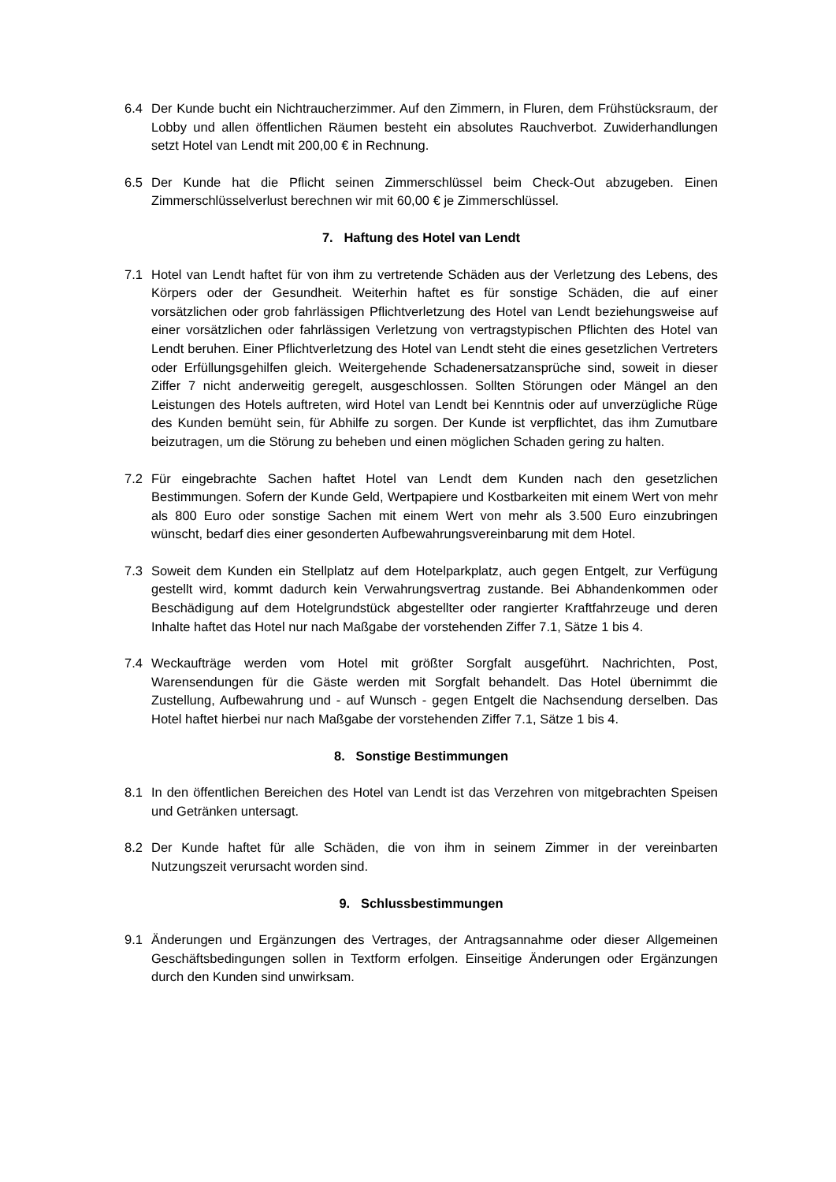6.4 Der Kunde bucht ein Nichtraucherzimmer. Auf den Zimmern, in Fluren, dem Frühstücksraum, der Lobby und allen öffentlichen Räumen besteht ein absolutes Rauchverbot. Zuwiderhandlungen setzt Hotel van Lendt mit 200,00 € in Rechnung.
6.5 Der Kunde hat die Pflicht seinen Zimmerschlüssel beim Check-Out abzugeben. Einen Zimmerschlüsselverlust berechnen wir mit 60,00 € je Zimmerschlüssel.
7. Haftung des Hotel van Lendt
7.1 Hotel van Lendt haftet für von ihm zu vertretende Schäden aus der Verletzung des Lebens, des Körpers oder der Gesundheit. Weiterhin haftet es für sonstige Schäden, die auf einer vorsätzlichen oder grob fahrlässigen Pflichtverletzung des Hotel van Lendt beziehungsweise auf einer vorsätzlichen oder fahrlässigen Verletzung von vertragstypischen Pflichten des Hotel van Lendt beruhen. Einer Pflichtverletzung des Hotel van Lendt steht die eines gesetzlichen Vertreters oder Erfüllungsgehilfen gleich. Weitergehende Schadenersatzansprüche sind, soweit in dieser Ziffer 7 nicht anderweitig geregelt, ausgeschlossen. Sollten Störungen oder Mängel an den Leistungen des Hotels auftreten, wird Hotel van Lendt bei Kenntnis oder auf unverzügliche Rüge des Kunden bemüht sein, für Abhilfe zu sorgen. Der Kunde ist verpflichtet, das ihm Zumutbare beizutragen, um die Störung zu beheben und einen möglichen Schaden gering zu halten.
7.2 Für eingebrachte Sachen haftet Hotel van Lendt dem Kunden nach den gesetzlichen Bestimmungen. Sofern der Kunde Geld, Wertpapiere und Kostbarkeiten mit einem Wert von mehr als 800 Euro oder sonstige Sachen mit einem Wert von mehr als 3.500 Euro einzubringen wünscht, bedarf dies einer gesonderten Aufbewahrungsvereinbarung mit dem Hotel.
7.3 Soweit dem Kunden ein Stellplatz auf dem Hotelparkplatz, auch gegen Entgelt, zur Verfügung gestellt wird, kommt dadurch kein Verwahrungsvertrag zustande. Bei Abhandenkommen oder Beschädigung auf dem Hotelgrundstück abgestellter oder rangierter Kraftfahrzeuge und deren Inhalte haftet das Hotel nur nach Maßgabe der vorstehenden Ziffer 7.1, Sätze 1 bis 4.
7.4 Weckaufträge werden vom Hotel mit größter Sorgfalt ausgeführt. Nachrichten, Post, Warensendungen für die Gäste werden mit Sorgfalt behandelt. Das Hotel übernimmt die Zustellung, Aufbewahrung und - auf Wunsch - gegen Entgelt die Nachsendung derselben. Das Hotel haftet hierbei nur nach Maßgabe der vorstehenden Ziffer 7.1, Sätze 1 bis 4.
8. Sonstige Bestimmungen
8.1 In den öffentlichen Bereichen des Hotel van Lendt ist das Verzehren von mitgebrachten Speisen und Getränken untersagt.
8.2 Der Kunde haftet für alle Schäden, die von ihm in seinem Zimmer in der vereinbarten Nutzungszeit verursacht worden sind.
9. Schlussbestimmungen
9.1 Änderungen und Ergänzungen des Vertrages, der Antragsannahme oder dieser Allgemeinen Geschäftsbedingungen sollen in Textform erfolgen. Einseitige Änderungen oder Ergänzungen durch den Kunden sind unwirksam.